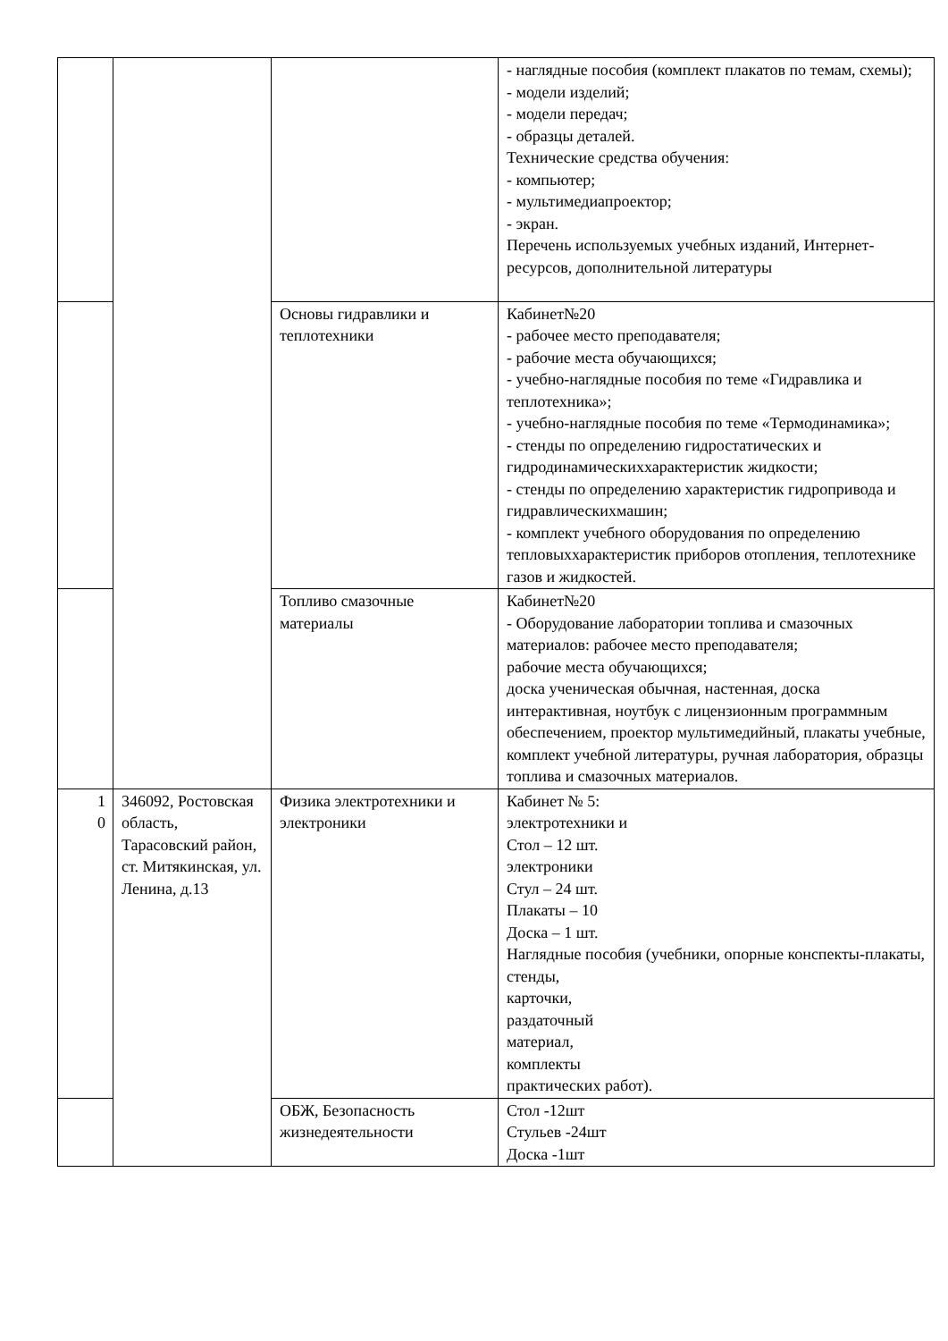| | | | - наглядные пособия (комплект плакатов по темам, схемы); - модели изделий; - модели передач; - образцы деталей. Технические средства обучения: - компьютер; - мультимедиапроектор; - экран. Перечень используемых учебных изданий, Интернет-ресурсов, дополнительной литературы |
| | | Основы гидравлики и теплотехники | Кабинет№20 - рабочее место преподавателя; - рабочие места обучающихся; - учебно-наглядные пособия по теме «Гидравлика и теплотехника»; - учебно-наглядные пособия по теме «Термодинамика»; - стенды по определению гидростатических и гидродинамическиххарактеристик жидкости; - стенды по определению характеристик гидропривода и гидравлическихмашин; - комплект учебного оборудования по определению тепловыххарактеристик приборов отопления, теплотехнике газов и жидкостей. |
| | | Топливо смазочные материалы | Кабинет№20 - Оборудование лаборатории топлива и смазочных материалов: рабочее место преподавателя; рабочие места обучающихся; доска ученическая обычная, настенная, доска интерактивная, ноутбук с лицензионным программным обеспечением, проектор мультимедийный, плакаты учебные, комплект учебной литературы, ручная лаборатория, образцы топлива и смазочных материалов. |
| 1 0 | 346092, Ростовская область, Тарасовский район, ст. Митякинская, ул. Ленина, д.13 | Физика электротехники и электроники | Кабинет № 5: электротехники и Стол – 12 шт. электроники Стул – 24 шт. Плакаты – 10 Доска – 1 шт. Наглядные пособия (учебники, опорные конспекты-плакаты, стенды, карточки, раздаточный материал, комплекты практических работ). |
| | | ОБЖ, Безопасность жизнедеятельности | Стол -12шт Стульев -24шт Доска -1шт |